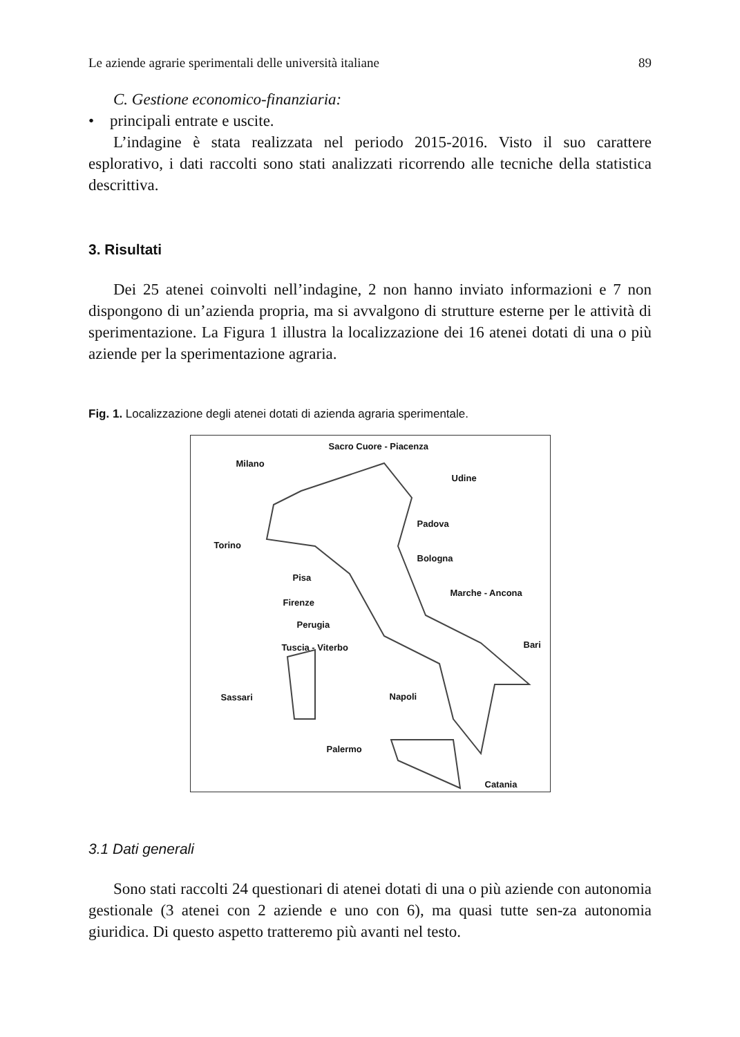Le aziende agrarie sperimentali delle università italiane 89
C. Gestione economico-finanziaria:
• principali entrate e uscite.
L’indagine è stata realizzata nel periodo 2015-2016. Visto il suo carattere esplorativo, i dati raccolti sono stati analizzati ricorrendo alle tecniche della statistica descrittiva.
3. Risultati
Dei 25 atenei coinvolti nell’indagine, 2 non hanno inviato informazioni e 7 non dispongono di un’azienda propria, ma si avvalgono di strutture esterne per le attività di sperimentazione. La Figura 1 illustra la localizzazione dei 16 atenei dotati di una o più aziende per la sperimentazione agraria.
Fig. 1. Localizzazione degli atenei dotati di azienda agraria sperimentale.
Sacro Cuore - Piacenza
Milano
Udine
Padova
Torino
Bologna
Pisa
Marche - Ancona
Firenze
Perugia
Bari Tuscia - Viterbo
Sassari Napoli
Palermo
Catania
3.1 Dati generali
Sono stati raccolti 24 questionari di atenei dotati di una o più aziende con autonomia gestionale (3 atenei con 2 aziende e uno con 6), ma quasi tutte sen-za autonomia giuridica. Di questo aspetto tratteremo più avanti nel testo.